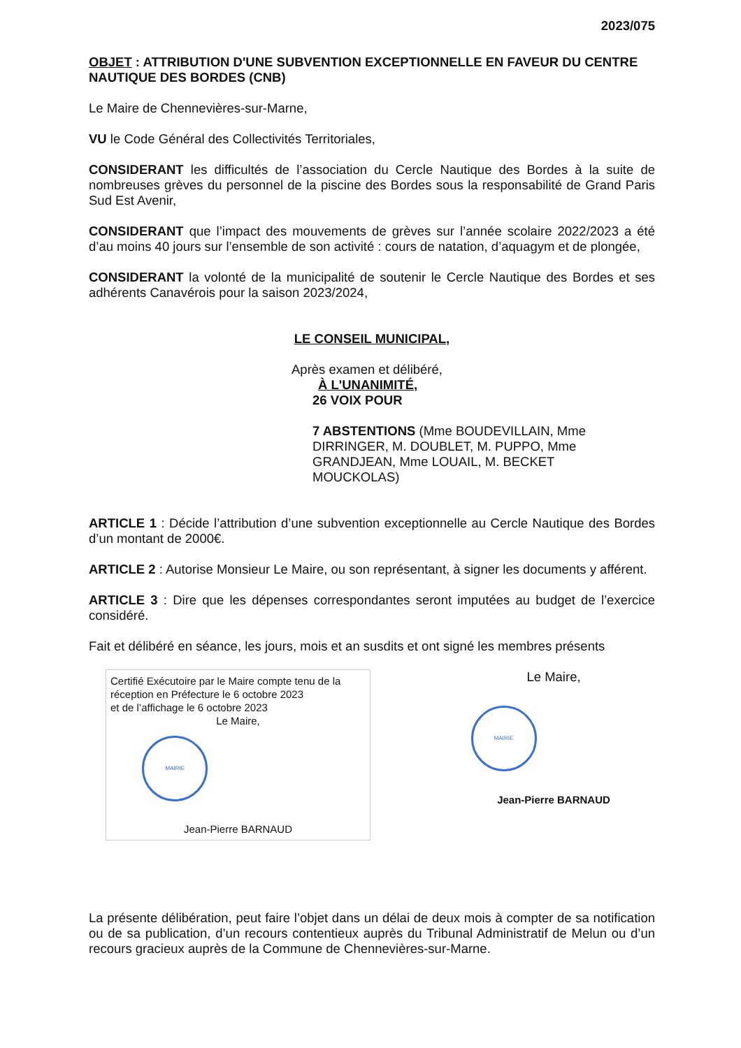2023/075
OBJET : ATTRIBUTION D'UNE SUBVENTION EXCEPTIONNELLE EN FAVEUR DU CENTRE NAUTIQUE DES BORDES (CNB)
Le Maire de Chennevières-sur-Marne,
VU le Code Général des Collectivités Territoriales,
CONSIDERANT les difficultés de l’association du Cercle Nautique des Bordes à la suite de nombreuses grèves du personnel de la piscine des Bordes sous la responsabilité de Grand Paris Sud Est Avenir,
CONSIDERANT que l’impact des mouvements de grèves sur l’année scolaire 2022/2023 a été d’au moins 40 jours sur l’ensemble de son activité : cours de natation, d’aquagym et de plongée,
CONSIDERANT la volonté de la municipalité de soutenir le Cercle Nautique des Bordes et ses adhérents Canavérois pour la saison 2023/2024,
LE CONSEIL MUNICIPAL,
Après examen et délibéré,
À L'UNANIMITÉ,
26 VOIX POUR
7 ABSTENTIONS (Mme BOUDEVILLAIN, Mme DIRRINGER, M. DOUBLET, M. PUPPO, Mme GRANDJEAN, Mme LOUAIL, M. BECKET MOUCKOLAS)
ARTICLE 1 : Décide l’attribution d’une subvention exceptionnelle au Cercle Nautique des Bordes d’un montant de 2000€.
ARTICLE 2 : Autorise Monsieur Le Maire, ou son représentant, à signer les documents y afférent.
ARTICLE 3 : Dire que les dépenses correspondantes seront imputées au budget de l’exercice considéré.
Fait et délibéré en séance, les jours, mois et an susdits et ont signé les membres présents
Certifié Exécutoire par le Maire compte tenu de la réception en Préfecture le 6 octobre 2023
et de l’affichage le 6 octobre 2023
Le Maire,
MAIRIE
Jean-Pierre BARNAUD
Le Maire,
MAIRIE
Jean-Pierre BARNAUD
La présente délibération, peut faire l’objet dans un délai de deux mois à compter de sa notification ou de sa publication, d’un recours contentieux auprès du Tribunal Administratif de Melun ou d’un recours gracieux auprès de la Commune de Chennevières-sur-Marne.